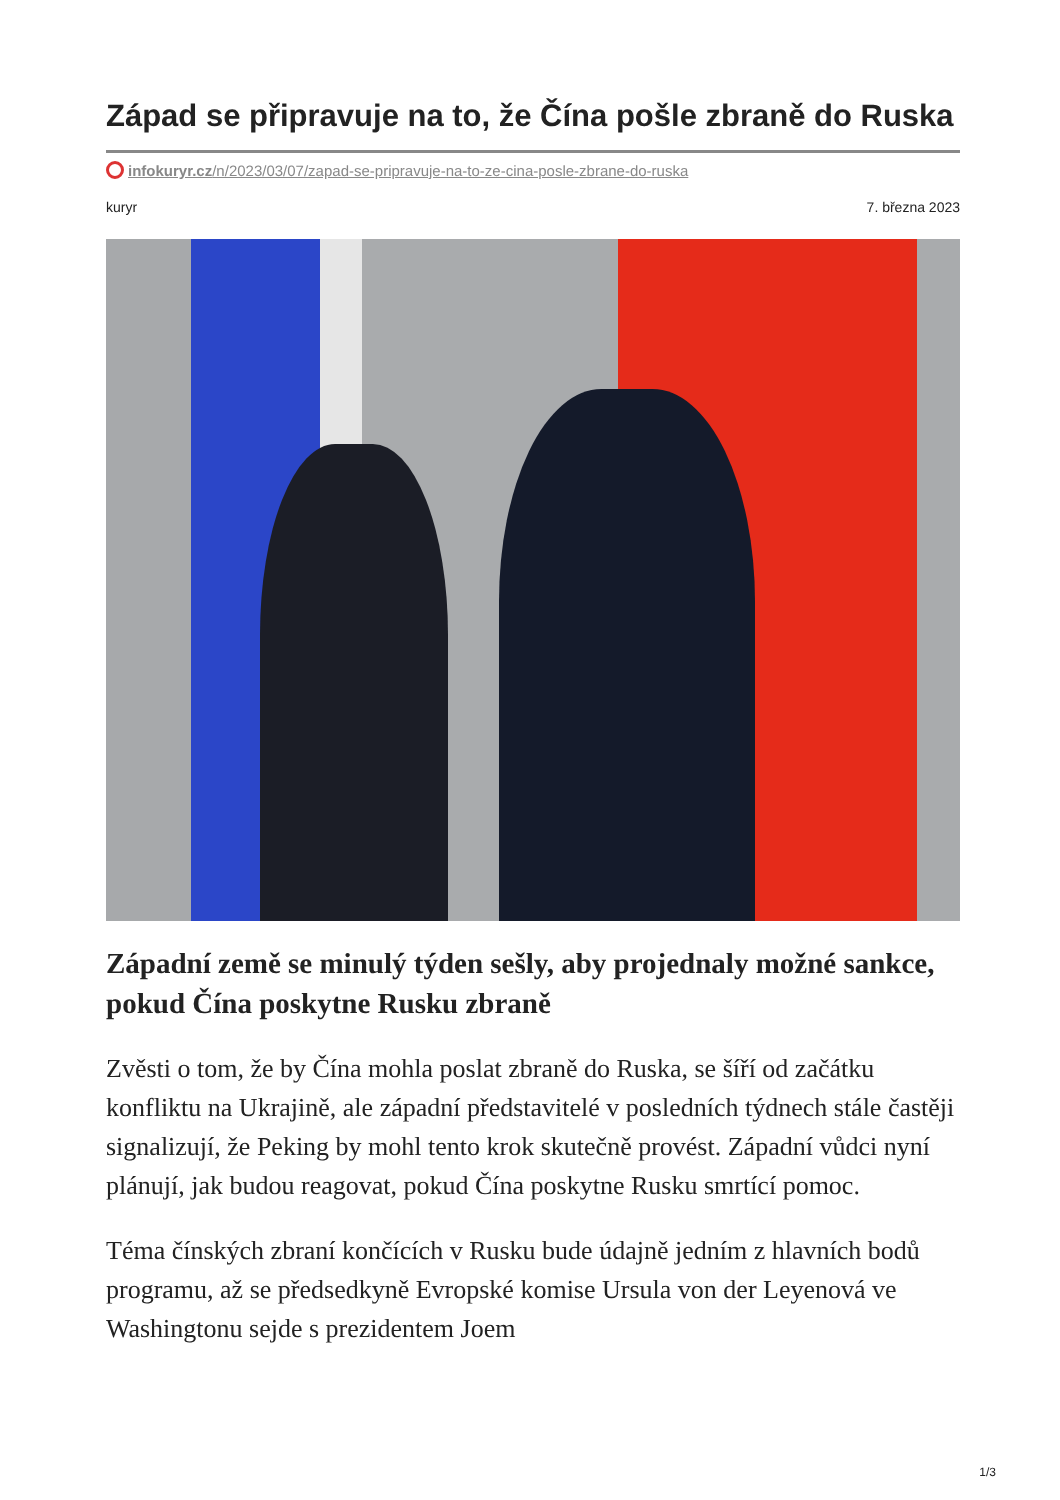Západ se připravuje na to, že Čína pošle zbraně do Ruska
infokuryr.cz/n/2023/03/07/zapad-se-pripravuje-na-to-ze-cina-posle-zbrane-do-ruska
kuryr 7. března 2023
Západní země se minulý týden sešly, aby projednaly možné sankce, pokud Čína poskytne Rusku zbraně
Zvěsti o tom, že by Čína mohla poslat zbraně do Ruska, se šíří od začátku konfliktu na Ukrajině, ale západní představitelé v posledních týdnech stále častěji signalizují, že Peking by mohl tento krok skutečně provést. Západní vůdci nyní plánují, jak budou reagovat, pokud Čína poskytne Rusku smrtící pomoc.
Téma čínských zbraní končících v Rusku bude údajně jedním z hlavních bodů programu, až se předsedkyně Evropské komise Ursula von der Leyenová ve Washingtonu sejde s prezidentem Joem
1/3